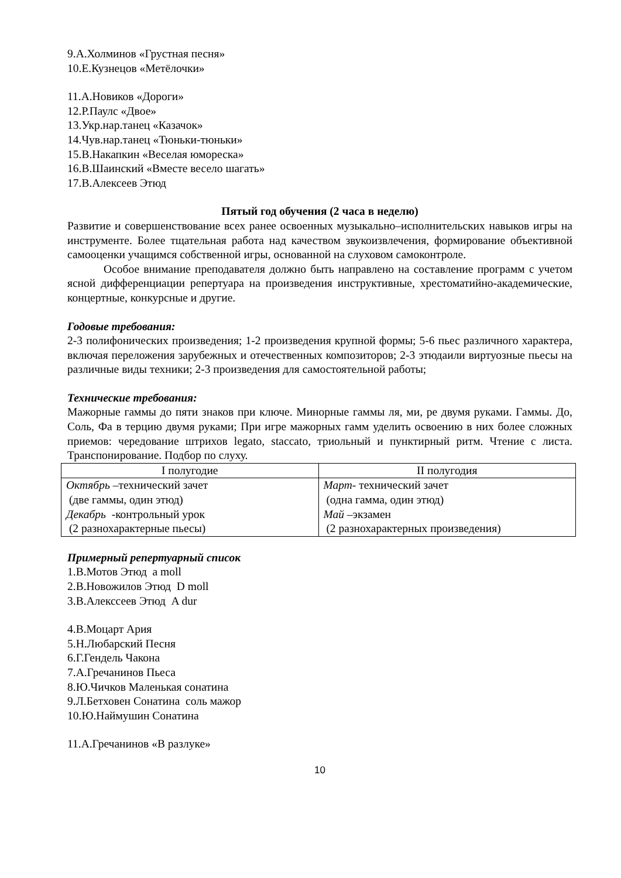9.А.Холминов «Грустная песня»
10.Е.Кузнецов «Метёлочки»
11.А.Новиков «Дороги»
12.Р.Паулс «Двое»
13.Укр.нар.танец «Казачок»
14.Чув.нар.танец «Тюньки-тюньки»
15.В.Накапкин «Веселая юмореска»
16.В.Шаинский «Вместе весело шагать»
17.В.Алексеев Этюд
Пятый год обучения (2 часа в неделю)
Развитие и совершенствование всех ранее освоенных музыкально–исполнительских навыков игры на инструменте. Более тщательная работа над качеством звукоизвлечения, формирование объективной самооценки учащимся собственной игры, основанной на слуховом самоконтроле.
Особое внимание преподавателя должно быть направлено на составление программ с учетом ясной дифференциации репертуара на произведения инструктивные, хрестоматийно-академические, концертные, конкурсные и другие.
Годовые требования:
2-3 полифонических произведения; 1-2 произведения крупной формы; 5-6 пьес различного характера, включая переложения зарубежных и отечественных композиторов; 2-3 этюдаили виртуозные пьесы на различные виды техники; 2-3 произведения для самостоятельной работы;
Технические требования:
Мажорные гаммы до пяти знаков при ключе. Минорные гаммы ля, ми, ре двумя руками. Гаммы. До, Соль, Фа в терцию двумя руками; При игре мажорных гамм уделить освоению в них более сложных приемов: чередование штрихов legato, staccato, триольный и пунктирный ритм. Чтение с листа. Транспонирование. Подбор по слуху.
| I полугодие | II полугодия |
| Октябрь –технический зачет (две гаммы, один этюд) Декабрь -контрольный урок (2 разнохарактерные пьесы) | Март - технический зачет (одна гамма, один этюд) Май –экзамен (2 разнохарактерных произведения) |
Примерный репертуарный список
1.В.Мотов Этюд a moll
2.В.Новожилов Этюд D moll
3.В.Алекссеев Этюд A dur
4.В.Моцарт Ария
5.Н.Любарский Песня
6.Г.Гендель Чакона
7.А.Гречанинов Пьеса
8.Ю.Чичков Маленькая сонатина
9.Л.Бетховен Сонатина соль мажор
10.Ю.Наймушин Сонатина
11.А.Гречанинов «В разлуке»
10